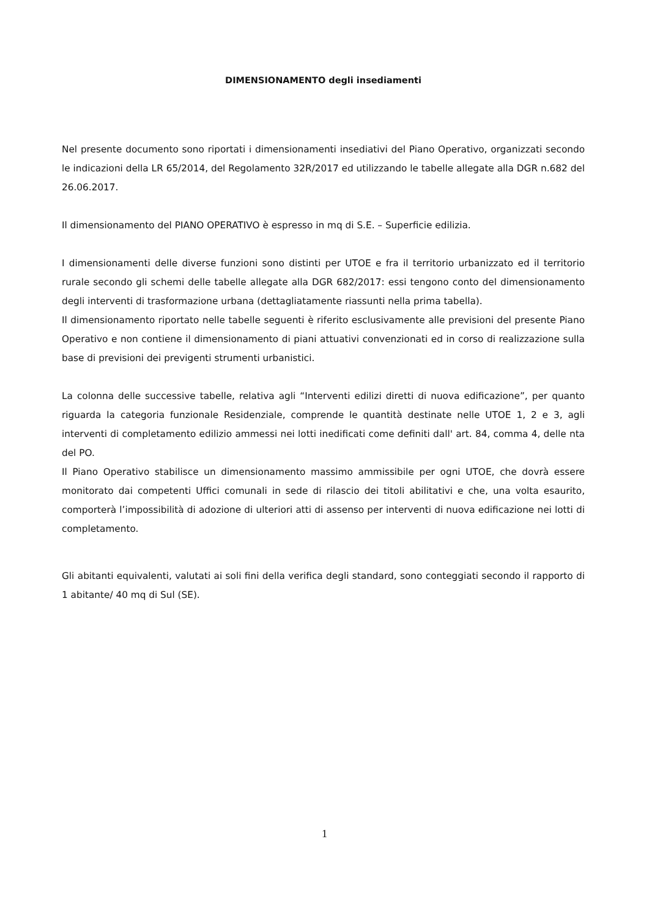DIMENSIONAMENTO degli insediamenti
Nel presente documento sono riportati i dimensionamenti insediativi del Piano Operativo, organizzati secondo le indicazioni della LR 65/2014, del Regolamento 32R/2017 ed utilizzando le tabelle allegate alla DGR n.682 del 26.06.2017.
Il dimensionamento del PIANO OPERATIVO è espresso in mq di S.E. – Superficie edilizia.
I dimensionamenti delle diverse funzioni sono distinti per UTOE e fra il territorio urbanizzato ed il territorio rurale secondo gli schemi delle tabelle allegate alla DGR 682/2017: essi tengono conto del dimensionamento degli interventi di trasformazione urbana (dettagliatamente riassunti nella prima tabella).
Il dimensionamento riportato nelle tabelle seguenti è riferito esclusivamente alle previsioni del presente Piano Operativo e non contiene il dimensionamento di piani attuativi convenzionati ed in corso di realizzazione sulla base di previsioni dei previgenti strumenti urbanistici.
La colonna delle successive tabelle, relativa agli “Interventi edilizi diretti di nuova edificazione”, per quanto riguarda la categoria funzionale Residenziale, comprende le quantità destinate nelle UTOE 1, 2 e 3, agli interventi di completamento edilizio ammessi nei lotti inedificati come definiti dall' art. 84, comma 4, delle nta del PO.
Il Piano Operativo stabilisce un dimensionamento massimo ammissibile per ogni UTOE, che dovrà essere monitorato dai competenti Uffici comunali in sede di rilascio dei titoli abilitativi e che, una volta esaurito, comporterà l’impossibilità di adozione di ulteriori atti di assenso per interventi di nuova edificazione nei lotti di completamento.
Gli abitanti equivalenti, valutati ai soli fini della verifica degli standard, sono conteggiati secondo il rapporto di 1 abitante/ 40 mq di Sul (SE).
1